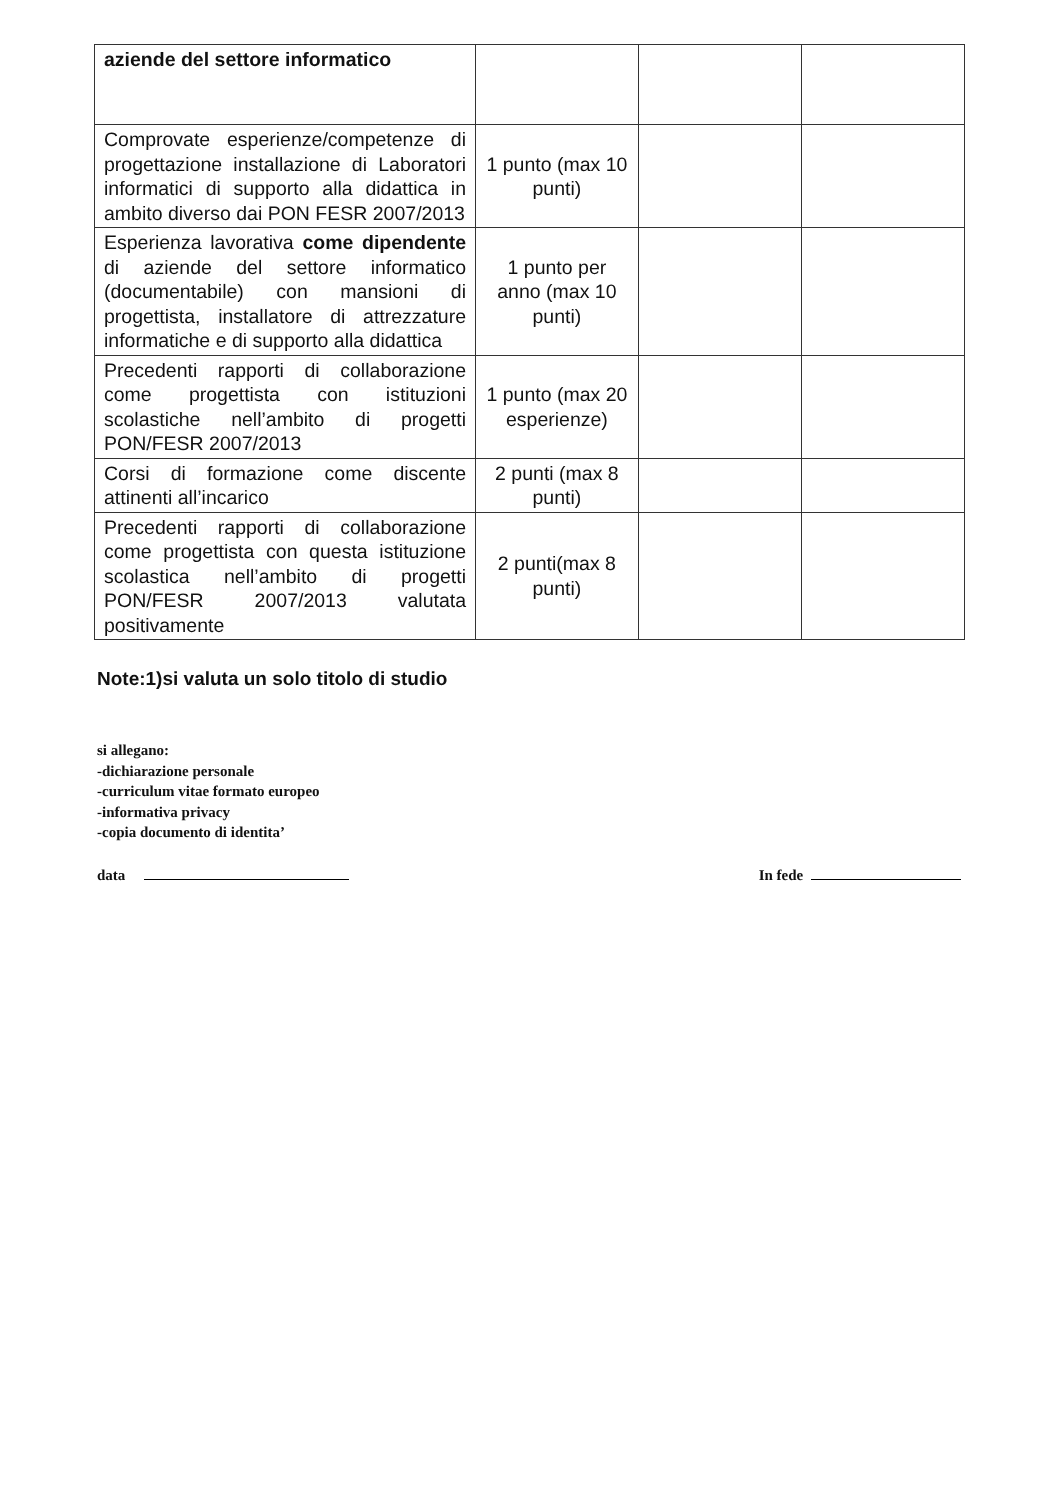| aziende del settore informatico | | | |
| Comprovate esperienze/competenze di progettazione installazione di Laboratori informatici di supporto alla didattica in ambito diverso dai PON FESR 2007/2013 | 1 punto (max 10 punti) | | |
| Esperienza lavorativa come dipendente di aziende del settore informatico (documentabile) con mansioni di progettista, installatore di attrezzature informatiche e di supporto alla didattica | 1 punto per anno (max 10 punti) | | |
| Precedenti rapporti di collaborazione come progettista con istituzioni scolastiche nell’ambito di progetti PON/FESR 2007/2013 | 1 punto (max 20 esperienze) | | |
| Corsi di formazione come discente attinenti all’incarico | 2 punti (max 8 punti) | | |
| Precedenti rapporti di collaborazione come progettista con questa istituzione scolastica nell’ambito di progetti PON/FESR 2007/2013 valutata positivamente | 2 punti(max 8 punti) | | |
Note:1)si valuta un solo titolo di studio
si allegano:
-dichiarazione personale
-curriculum vitae formato europeo
-informativa privacy
-copia documento di identita’
data In fede